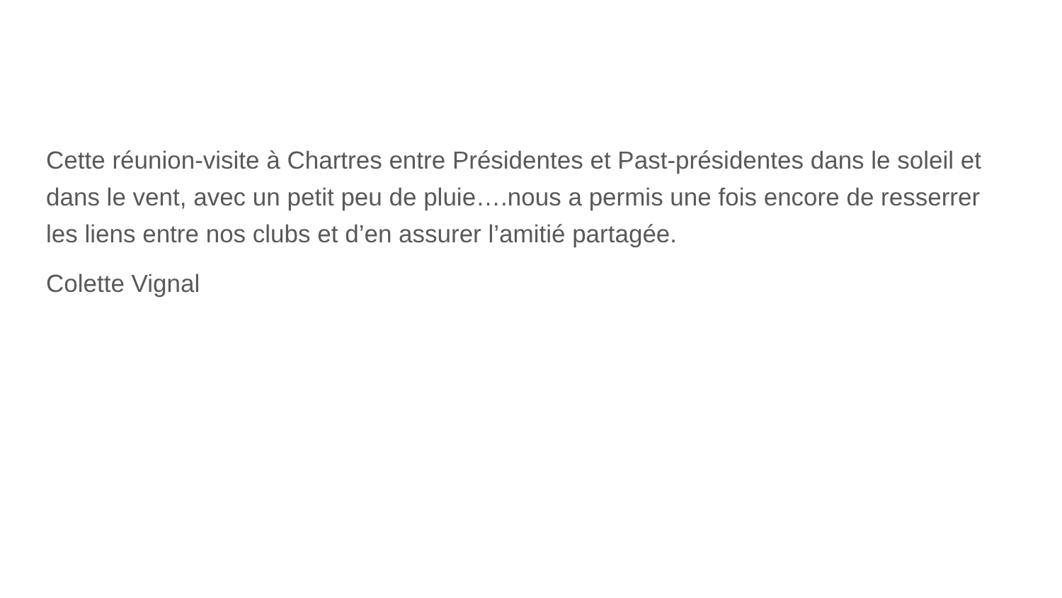Cette réunion-visite à Chartres entre Présidentes et Past-présidentes dans le soleil et dans le vent, avec un petit peu de pluie….nous a permis une fois encore de resserrer les liens entre nos clubs et d’en assurer l’amitié partagée.
Colette Vignal